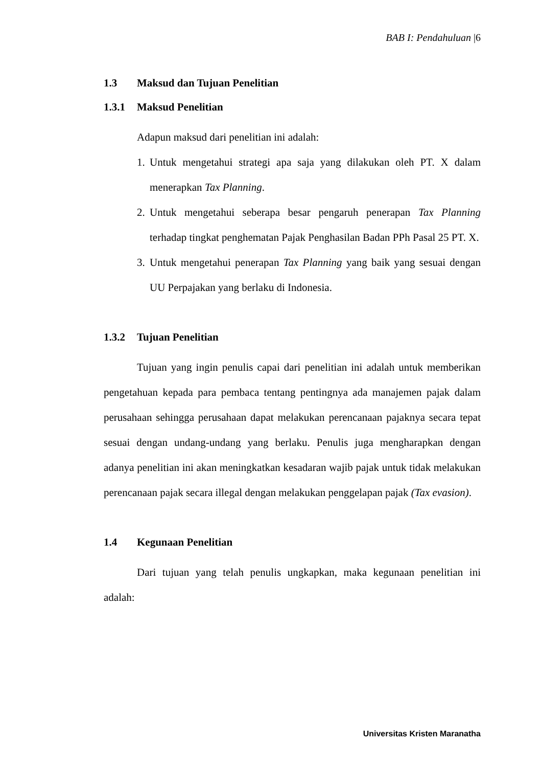BAB I: Pendahuluan |6
1.3 Maksud dan Tujuan Penelitian
1.3.1 Maksud Penelitian
Adapun maksud dari penelitian ini adalah:
1. Untuk mengetahui strategi apa saja yang dilakukan oleh PT. X dalam menerapkan Tax Planning.
2. Untuk mengetahui seberapa besar pengaruh penerapan Tax Planning terhadap tingkat penghematan Pajak Penghasilan Badan PPh Pasal 25 PT. X.
3. Untuk mengetahui penerapan Tax Planning yang baik yang sesuai dengan UU Perpajakan yang berlaku di Indonesia.
1.3.2 Tujuan Penelitian
Tujuan yang ingin penulis capai dari penelitian ini adalah untuk memberikan pengetahuan kepada para pembaca tentang pentingnya ada manajemen pajak dalam perusahaan sehingga perusahaan dapat melakukan perencanaan pajaknya secara tepat sesuai dengan undang-undang yang berlaku. Penulis juga mengharapkan dengan adanya penelitian ini akan meningkatkan kesadaran wajib pajak untuk tidak melakukan perencanaan pajak secara illegal dengan melakukan penggelapan pajak (Tax evasion).
1.4 Kegunaan Penelitian
Dari tujuan yang telah penulis ungkapkan, maka kegunaan penelitian ini adalah:
Universitas Kristen Maranatha